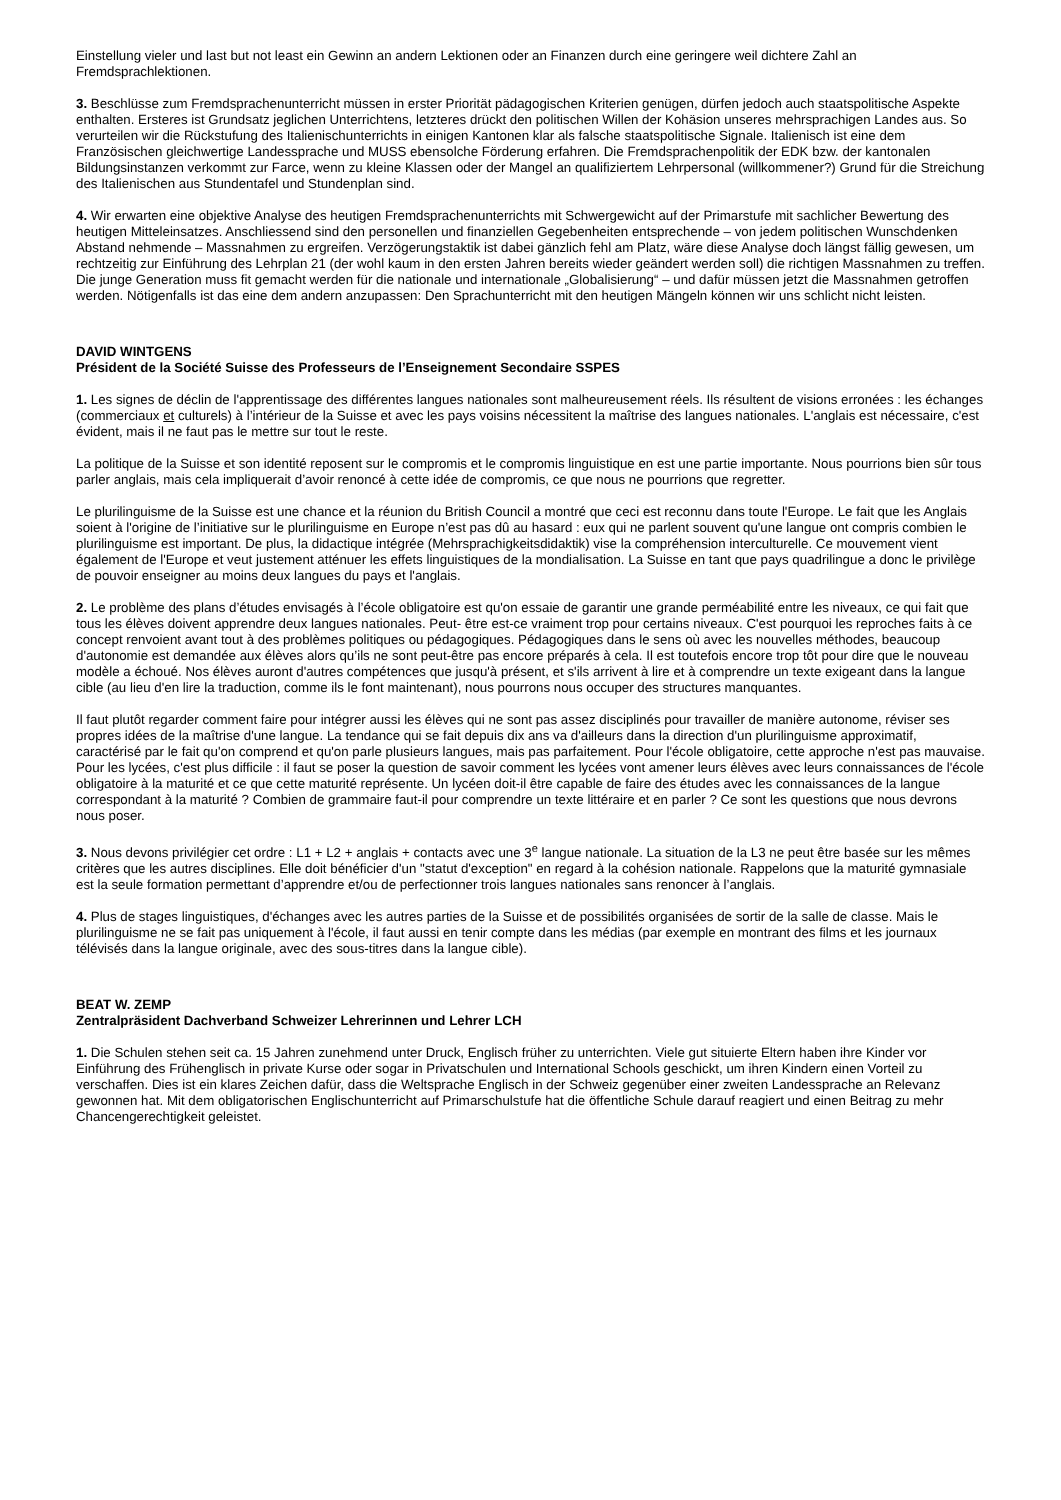Einstellung vieler und last but not least ein Gewinn an andern Lektionen oder an Finanzen durch eine geringere weil dichtere Zahl an Fremdsprachlektionen.
3. Beschlüsse zum Fremdsprachenunterricht müssen in erster Priorität pädagogischen Kriterien genügen, dürfen jedoch auch staatspolitische Aspekte enthalten. Ersteres ist Grundsatz jeglichen Unterrichtens, letzteres drückt den politischen Willen der Kohäsion unseres mehrsprachigen Landes aus. So verurteilen wir die Rückstufung des Italienischunterrichts in einigen Kantonen klar als falsche staatspolitische Signale. Italienisch ist eine dem Französischen gleichwertige Landessprache und MUSS ebensolche Förderung erfahren. Die Fremdsprachenpolitik der EDK bzw. der kantonalen Bildungsinstanzen verkommt zur Farce, wenn zu kleine Klassen oder der Mangel an qualifiziertem Lehrpersonal (willkommener?) Grund für die Streichung des Italienischen aus Stundentafel und Stundenplan sind.
4. Wir erwarten eine objektive Analyse des heutigen Fremdsprachenunterrichts mit Schwergewicht auf der Primarstufe mit sachlicher Bewertung des heutigen Mitteleinsatzes. Anschliessend sind den personellen und finanziellen Gegebenheiten entsprechende – von jedem politischen Wunschdenken Abstand nehmende – Massnahmen zu ergreifen. Verzögerungstaktik ist dabei gänzlich fehl am Platz, wäre diese Analyse doch längst fällig gewesen, um rechtzeitig zur Einführung des Lehrplan 21 (der wohl kaum in den ersten Jahren bereits wieder geändert werden soll) die richtigen Massnahmen zu treffen. Die junge Generation muss fit gemacht werden für die nationale und internationale „Globalisierung“ – und dafür müssen jetzt die Massnahmen getroffen werden. Nötigenfalls ist das eine dem andern anzupassen: Den Sprachunterricht mit den heutigen Mängeln können wir uns schlicht nicht leisten.
DAVID WINTGENS
Président de la Société Suisse des Professeurs de l’Enseignement Secondaire SSPES
1. Les signes de déclin de l'apprentissage des différentes langues nationales sont malheureusement réels. Ils résultent de visions erronées : les échanges (commerciaux et culturels) à l’intérieur de la Suisse et avec les pays voisins nécessitent la maîtrise des langues nationales. L'anglais est nécessaire, c'est évident, mais il ne faut pas le mettre sur tout le reste.
La politique de la Suisse et son identité reposent sur le compromis et le compromis linguistique en est une partie importante. Nous pourrions bien sûr tous parler anglais, mais cela impliquerait d’avoir renoncé à cette idée de compromis, ce que nous ne pourrions que regretter.
Le plurilinguisme de la Suisse est une chance et la réunion du British Council a montré que ceci est reconnu dans toute l'Europe. Le fait que les Anglais soient à l'origine de l’initiative sur le plurilinguisme en Europe n’est pas dû au hasard : eux qui ne parlent souvent qu'une langue ont compris combien le plurilinguisme est important. De plus, la didactique intégrée (Mehrsprachigkeitsdidaktik) vise la compréhension interculturelle. Ce mouvement vient également de l'Europe et veut justement atténuer les effets linguistiques de la mondialisation. La Suisse en tant que pays quadrilingue a donc le privilège de pouvoir enseigner au moins deux langues du pays et l'anglais.
2. Le problème des plans d’études envisagés à l’école obligatoire est qu'on essaie de garantir une grande perméabilité entre les niveaux, ce qui fait que tous les élèves doivent apprendre deux langues nationales. Peut- être est-ce vraiment trop pour certains niveaux. C'est pourquoi les reproches faits à ce concept renvoient avant tout à des problèmes politiques ou pédagogiques. Pédagogiques dans le sens où avec les nouvelles méthodes, beaucoup d'autonomie est demandée aux élèves alors qu’ils ne sont peut-être pas encore préparés à cela. Il est toutefois encore trop tôt pour dire que le nouveau modèle a échoué. Nos élèves auront d'autres compétences que jusqu'à présent, et s'ils arrivent à lire et à comprendre un texte exigeant dans la langue cible (au lieu d'en lire la traduction, comme ils le font maintenant), nous pourrons nous occuper des structures manquantes.
Il faut plutôt regarder comment faire pour intégrer aussi les élèves qui ne sont pas assez disciplinés pour travailler de manière autonome, réviser ses propres idées de la maîtrise d'une langue. La tendance qui se fait depuis dix ans va d'ailleurs dans la direction d'un plurilinguisme approximatif, caractérisé par le fait qu'on comprend et qu'on parle plusieurs langues, mais pas parfaitement. Pour l'école obligatoire, cette approche n'est pas mauvaise. Pour les lycées, c'est plus difficile : il faut se poser la question de savoir comment les lycées vont amener leurs élèves avec leurs connaissances de l'école obligatoire à la maturité et ce que cette maturité représente. Un lycéen doit-il être capable de faire des études avec les connaissances de la langue correspondant à la maturité ? Combien de grammaire faut-il pour comprendre un texte littéraire et en parler ? Ce sont les questions que nous devrons nous poser.
3. Nous devons privilégier cet ordre : L1 + L2 + anglais + contacts avec une 3<sup>e</sup> langue nationale. La situation de la L3 ne peut être basée sur les mêmes critères que les autres disciplines. Elle doit bénéficier d'un "statut d'exception" en regard à la cohésion nationale. Rappelons que la maturité gymnasiale est la seule formation permettant d’apprendre et/ou de perfectionner trois langues nationales sans renoncer à l’anglais.
4. Plus de stages linguistiques, d'échanges avec les autres parties de la Suisse et de possibilités organisées de sortir de la salle de classe. Mais le plurilinguisme ne se fait pas uniquement à l'école, il faut aussi en tenir compte dans les médias (par exemple en montrant des films et les journaux télévisés dans la langue originale, avec des sous-titres dans la langue cible).
BEAT W. ZEMP
Zentralpräsident Dachverband Schweizer Lehrerinnen und Lehrer LCH
1. Die Schulen stehen seit ca. 15 Jahren zunehmend unter Druck, Englisch früher zu unterrichten. Viele gut situierte Eltern haben ihre Kinder vor Einführung des Frühenglisch in private Kurse oder sogar in Privatschulen und International Schools geschickt, um ihren Kindern einen Vorteil zu verschaffen. Dies ist ein klares Zeichen dafür, dass die Weltsprache Englisch in der Schweiz gegenüber einer zweiten Landessprache an Relevanz gewonnen hat. Mit dem obligatorischen Englischunterricht auf Primarschulstufe hat die öffentliche Schule darauf reagiert und einen Beitrag zu mehr Chancengerechtigkeit geleistet.